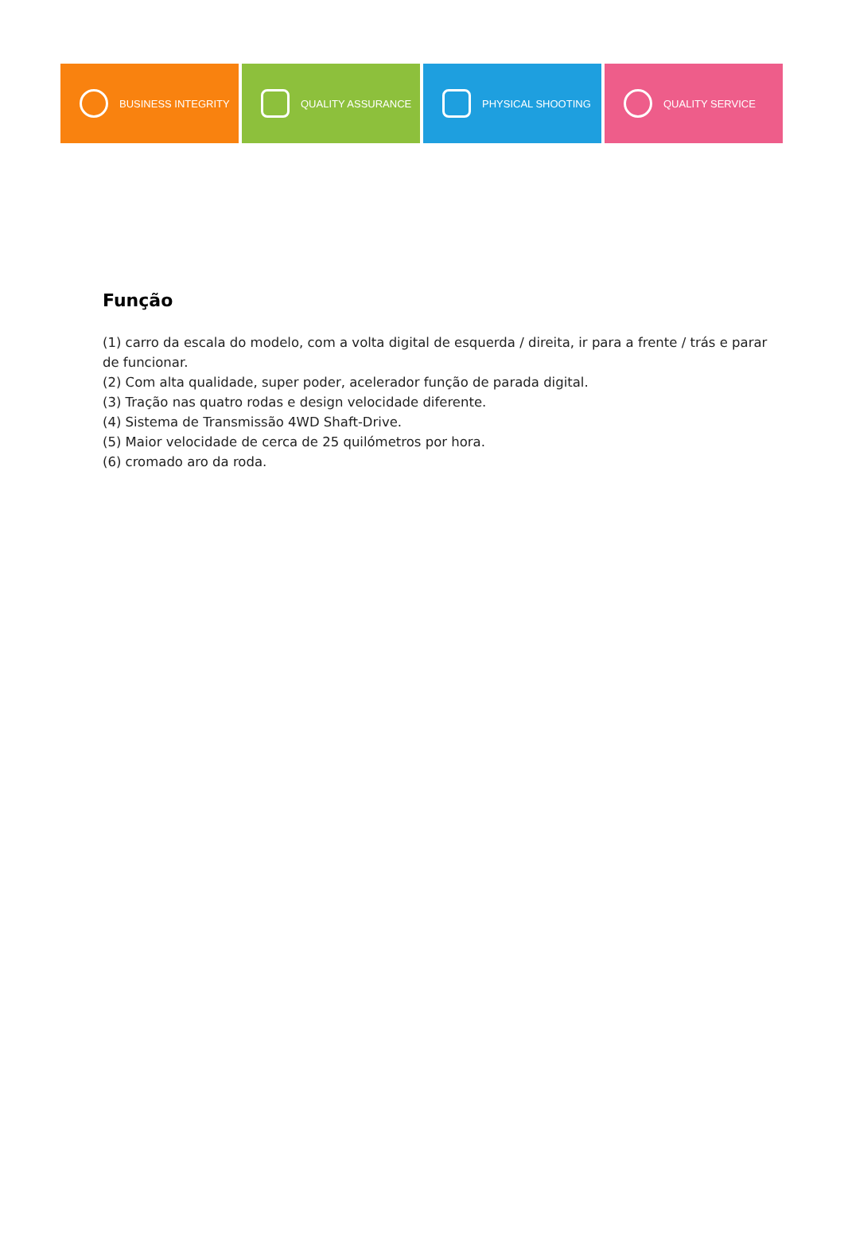BUSINESS INTEGRITY QUALITY ASSURANCE PHYSICAL SHOOTING QUALITY SERVICE
Função
(1) carro da escala do modelo, com a volta digital de esquerda / direita, ir para a frente / trás e parar de funcionar.
(2) Com alta qualidade, super poder, acelerador função de parada digital.
(3) Tração nas quatro rodas e design velocidade diferente.
(4) Sistema de Transmissão 4WD Shaft-Drive.
(5) Maior velocidade de cerca de 25 quilómetros por hora.
(6) cromado aro da roda.